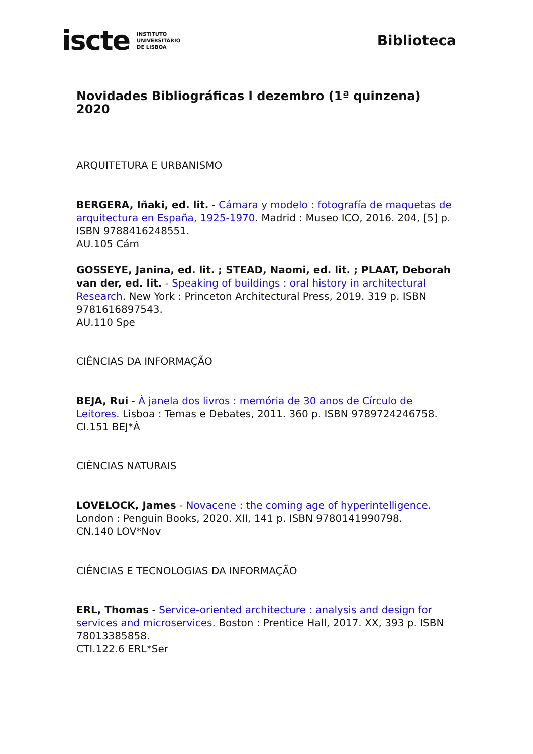iscte INSTITUTO
UNIVERSITÁRIO
DE LISBOA
Biblioteca
Novidades Bibliográficas l dezembro (1ª quinzena) 2020
ARQUITETURA E URBANISMO
BERGERA, Iñaki, ed. lit. - Cámara y modelo : fotografía de maquetas de arquitectura en España, 1925-1970. Madrid : Museo ICO, 2016. 204, [5] p. ISBN 9788416248551.
AU.105 Cám
GOSSEYE, Janina, ed. lit. ; STEAD, Naomi, ed. lit. ; PLAAT, Deborah van der, ed. lit. - Speaking of buildings : oral history in architectural Research. New York : Princeton Architectural Press, 2019. 319 p. ISBN 9781616897543.
AU.110 Spe
CIÊNCIAS DA INFORMAÇÃO
BEJA, Rui - À janela dos livros : memória de 30 anos de Círculo de Leitores. Lisboa : Temas e Debates, 2011. 360 p. ISBN 9789724246758.
CI.151 BEJ*À
CIÊNCIAS NATURAIS
LOVELOCK, James - Novacene : the coming age of hyperintelligence. London : Penguin Books, 2020. XII, 141 p. ISBN 9780141990798.
CN.140 LOV*Nov
CIÊNCIAS E TECNOLOGIAS DA INFORMAÇÃO
ERL, Thomas - Service-oriented architecture : analysis and design for services and microservices. Boston : Prentice Hall, 2017. XX, 393 p. ISBN 78013385858.
CTI.122.6 ERL*Ser